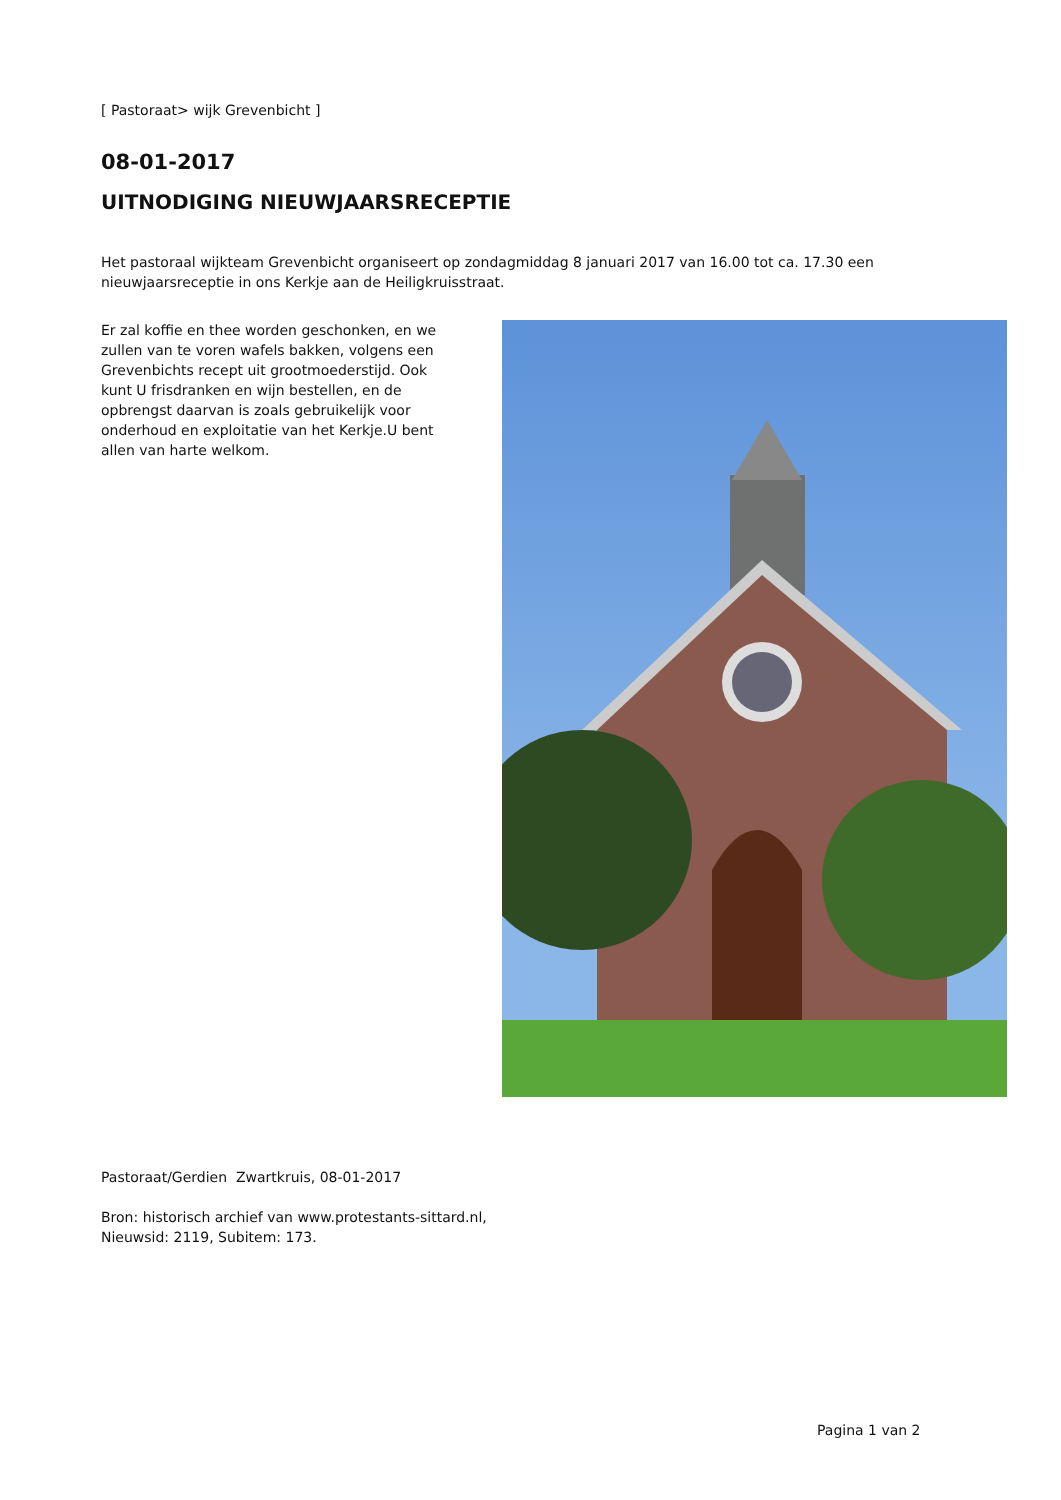[ Pastoraat> wijk Grevenbicht ]
08-01-2017
UITNODIGING NIEUWJAARSRECEPTIE
Het pastoraal wijkteam Grevenbicht organiseert op zondagmiddag 8 januari 2017 van 16.00 tot ca. 17.30 een
nieuwjaarsreceptie in ons Kerkje aan de Heiligkruisstraat.
Er zal koffie en thee worden geschonken, en we zullen van te voren wafels bakken, volgens een Grevenbichts recept uit grootmoederstijd. Ook kunt U frisdranken en wijn bestellen, en de opbrengst daarvan is zoals gebruikelijk voor onderhoud en exploitatie van het Kerkje.U bent allen van harte welkom.
Pastoraat/Gerdien Zwartkruis, 08-01-2017
Bron: historisch archief van www.protestants-sittard.nl,
Nieuwsid: 2119, Subitem: 173.
Pagina 1 van 2